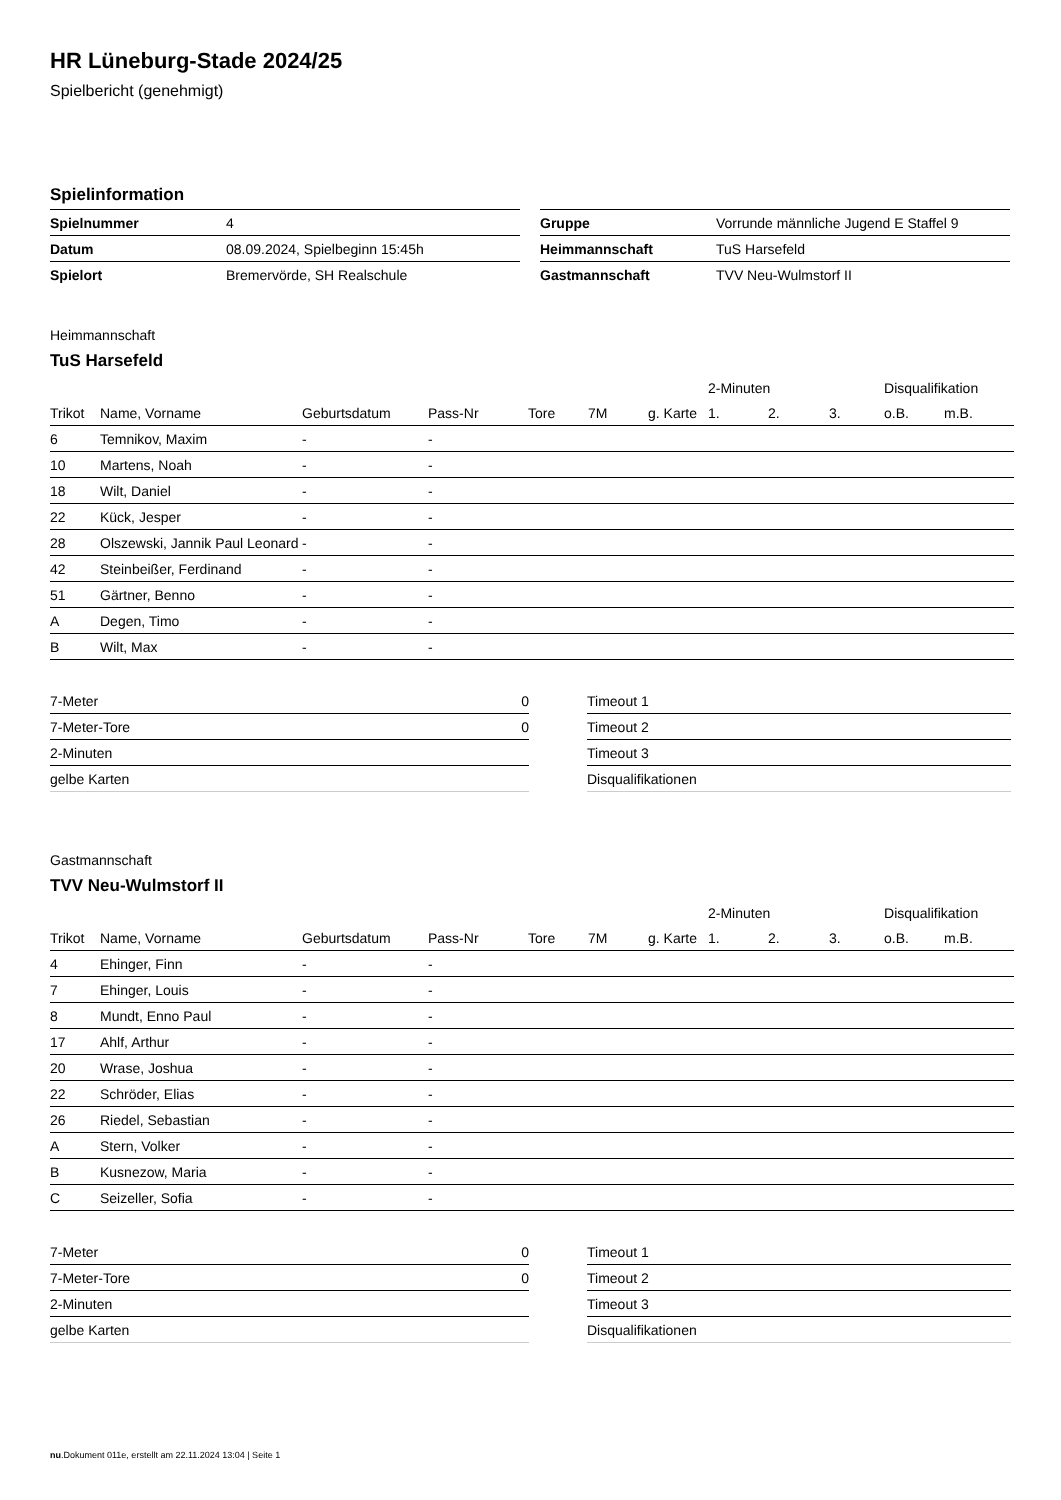HR Lüneburg-Stade 2024/25
Spielbericht (genehmigt)
Spielinformation
| Spielnummer | 4 |
| Datum | 08.09.2024, Spielbeginn 15:45h |
| Spielort | Bremervörde, SH Realschule |
| Gruppe | Vorrunde männliche Jugend E Staffel 9 |
| Heimmannschaft | TuS Harsefeld |
| Gastmannschaft | TVV Neu-Wulmstorf II |
Heimmannschaft
TuS Harsefeld
| | | | | | | | 2-Minuten | | | Disqualifikation | |
| --- | --- | --- | --- | --- | --- | --- | --- | --- | --- | --- | --- |
| Trikot | Name, Vorname | Geburtsdatum | Pass-Nr | Tore | 7M | g. Karte | 1. | 2. | 3. | o.B. | m.B. |
| 6 | Temnikov, Maxim | - | - | | | | | | | | |
| 10 | Martens, Noah | - | - | | | | | | | | |
| 18 | Wilt, Daniel | - | - | | | | | | | | |
| 22 | Kück, Jesper | - | - | | | | | | | | |
| 28 | Olszewski, Jannik Paul Leonard | - | - | | | | | | | | |
| 42 | Steinbeißer, Ferdinand | - | - | | | | | | | | |
| 51 | Gärtner, Benno | - | - | | | | | | | | |
| A | Degen, Timo | - | - | | | | | | | | |
| B | Wilt, Max | - | - | | | | | | | | |
| 7-Meter | 0 |
| 7-Meter-Tore | 0 |
| 2-Minuten | |
| gelbe Karten | |
| Timeout 1 |
| Timeout 2 |
| Timeout 3 |
| Disqualifikationen |
Gastmannschaft
TVV Neu-Wulmstorf II
| | | | | | | | 2-Minuten | | | Disqualifikation | |
| --- | --- | --- | --- | --- | --- | --- | --- | --- | --- | --- | --- |
| Trikot | Name, Vorname | Geburtsdatum | Pass-Nr | Tore | 7M | g. Karte | 1. | 2. | 3. | o.B. | m.B. |
| 4 | Ehinger, Finn | - | - | | | | | | | | |
| 7 | Ehinger, Louis | - | - | | | | | | | | |
| 8 | Mundt, Enno Paul | - | - | | | | | | | | |
| 17 | Ahlf, Arthur | - | - | | | | | | | | |
| 20 | Wrase, Joshua | - | - | | | | | | | | |
| 22 | Schröder, Elias | - | - | | | | | | | | |
| 26 | Riedel, Sebastian | - | - | | | | | | | | |
| A | Stern, Volker | - | - | | | | | | | | |
| B | Kusnezow, Maria | - | - | | | | | | | | |
| C | Seizeller, Sofia | - | - | | | | | | | | |
| 7-Meter | 0 |
| 7-Meter-Tore | 0 |
| 2-Minuten | |
| gelbe Karten | |
| Timeout 1 |
| Timeout 2 |
| Timeout 3 |
| Disqualifikationen |
nu.Dokument 011e, erstellt am 22.11.2024 13:04 | Seite 1